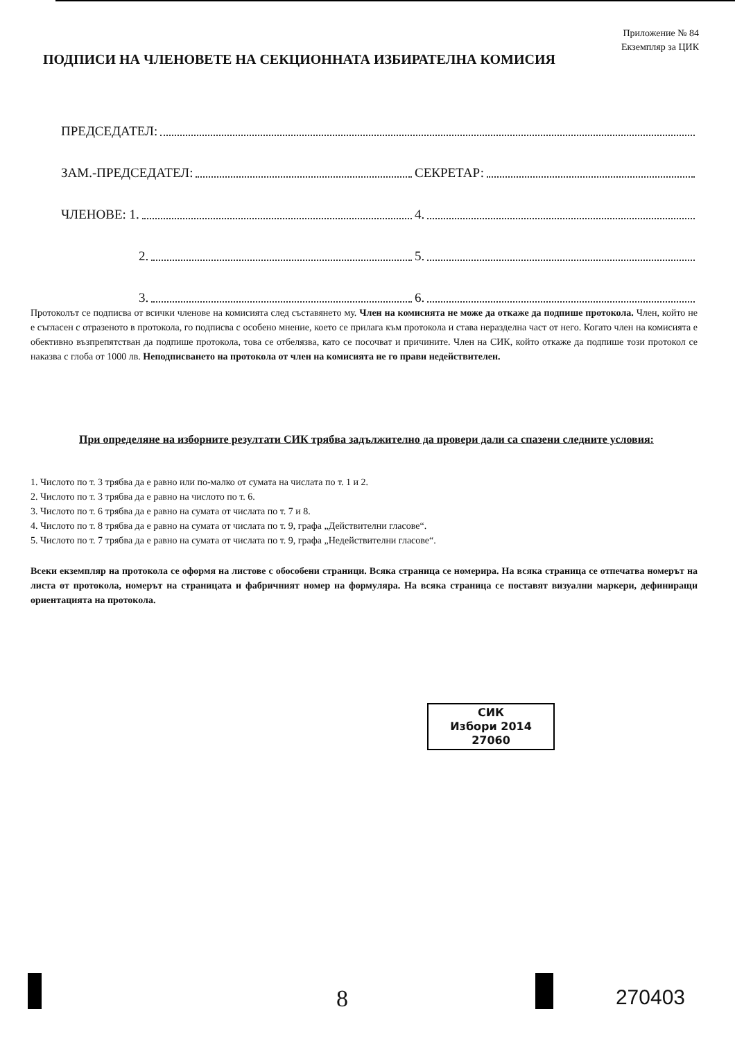Приложение № 84
Екземпляр за ЦИК
ПОДПИСИ НА ЧЛЕНОВЕТЕ НА СЕКЦИОННАТА ИЗБИРАТЕЛНА КОМИСИЯ
ПРЕДСЕДАТЕЛ:
ЗАМ.-ПРЕДСЕДАТЕЛ:
СЕКРЕТАР:
ЧЛЕНОВЕ: 1.
4.
2.
5.
3.
6.
Протоколът се подписва от всички членове на комисията след съставянето му. Член на комисията не може да откаже да подпише протокола. Член, който не е съгласен с отразеното в протокола, го подписва с особено мнение, което се прилага към протокола и става неразделна част от него. Когато член на комисията е обективно възпрепятстван да подпише протокола, това се отбелязва, като се посочват и причините. Член на СИК, който откаже да подпише този протокол се наказва с глоба от 1000 лв. Неподписването на протокола от член на комисията не го прави недействителен.
При определяне на изборните резултати СИК трябва задължително да провери дали са спазени следните условия:
1. Числото по т. 3 трябва да е равно или по-малко от сумата на числата по т. 1 и 2.
2. Числото по т. 3 трябва да е равно на числото по т. 6.
3. Числото по т. 6 трябва да е равно на сумата от числата по т. 7 и 8.
4. Числото по т. 8 трябва да е равно на сумата от числата по т. 9, графа „Действителни гласове“.
5. Числото по т. 7 трябва да е равно на сумата от числата по т. 9, графа „Недействителни гласове“.
Всеки екземпляр на протокола се оформя на листове с обособени страници. Всяка страница се номерира. На всяка страница се отпечатва номерът на листа от протокола, номерът на страницата и фабричният номер на формуляра. На всяка страница се поставят визуални маркери, дефиниращи ориентацията на протокола.
СИК
Избори 2014
27060
8 270403